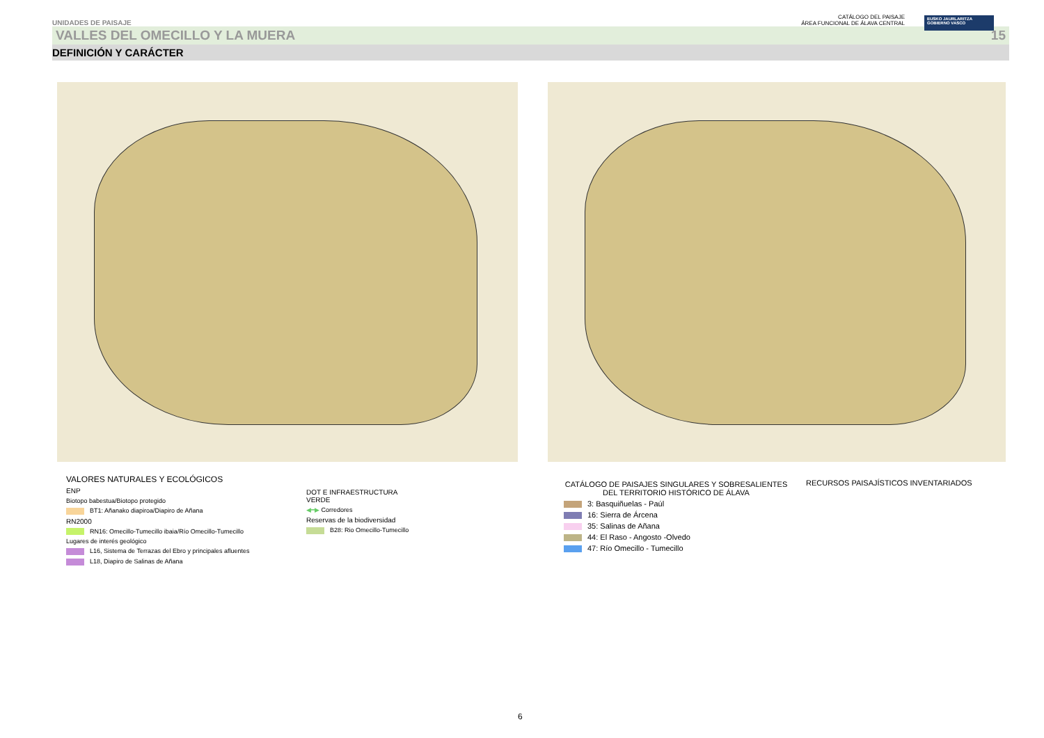UNIDADES DE PAISAJE CATÁLOGO DEL PAISAJE
ÁREA FUNCIONAL DE ÁLAVA CENTRAL
EUSKO JAURLARITZA
GOBIERNO VASCO
VALLES DEL OMECILLO Y LA MUERA 15
DEFINICIÓN Y CARÁCTER
VALORES NATURALES Y ECOLÓGICOS
ENP
Biotopo babestua/Biotopo protegido
BT1: Añanako diapiroa/Diapiro de Añana
RN2000
RN16: Omecillo-Tumecillo ibaia/Río Omecillo-Tumecillo
Lugares de interés geológico
L16, Sistema de Terrazas del Ebro y principales afluentes
L18, Diapiro de Salinas de Añana
DOT E INFRAESTRUCTURA
VERDE
◀━▶ Corredores
Reservas de la biodiversidad
B28: Rio Omecillo-Tumecillo
CATÁLOGO DE PAISAJES SINGULARES Y SOBRESALIENTES
DEL TERRITORIO HISTÓRICO DE ÁLAVA
3: Basquiñuelas - Paúl
16: Sierra de Árcena
35: Salinas de Añana
44: El Raso - Angosto -Olvedo
47: Río Omecillo - Tumecillo
RECURSOS PAISAJÍSTICOS INVENTARIADOS
6